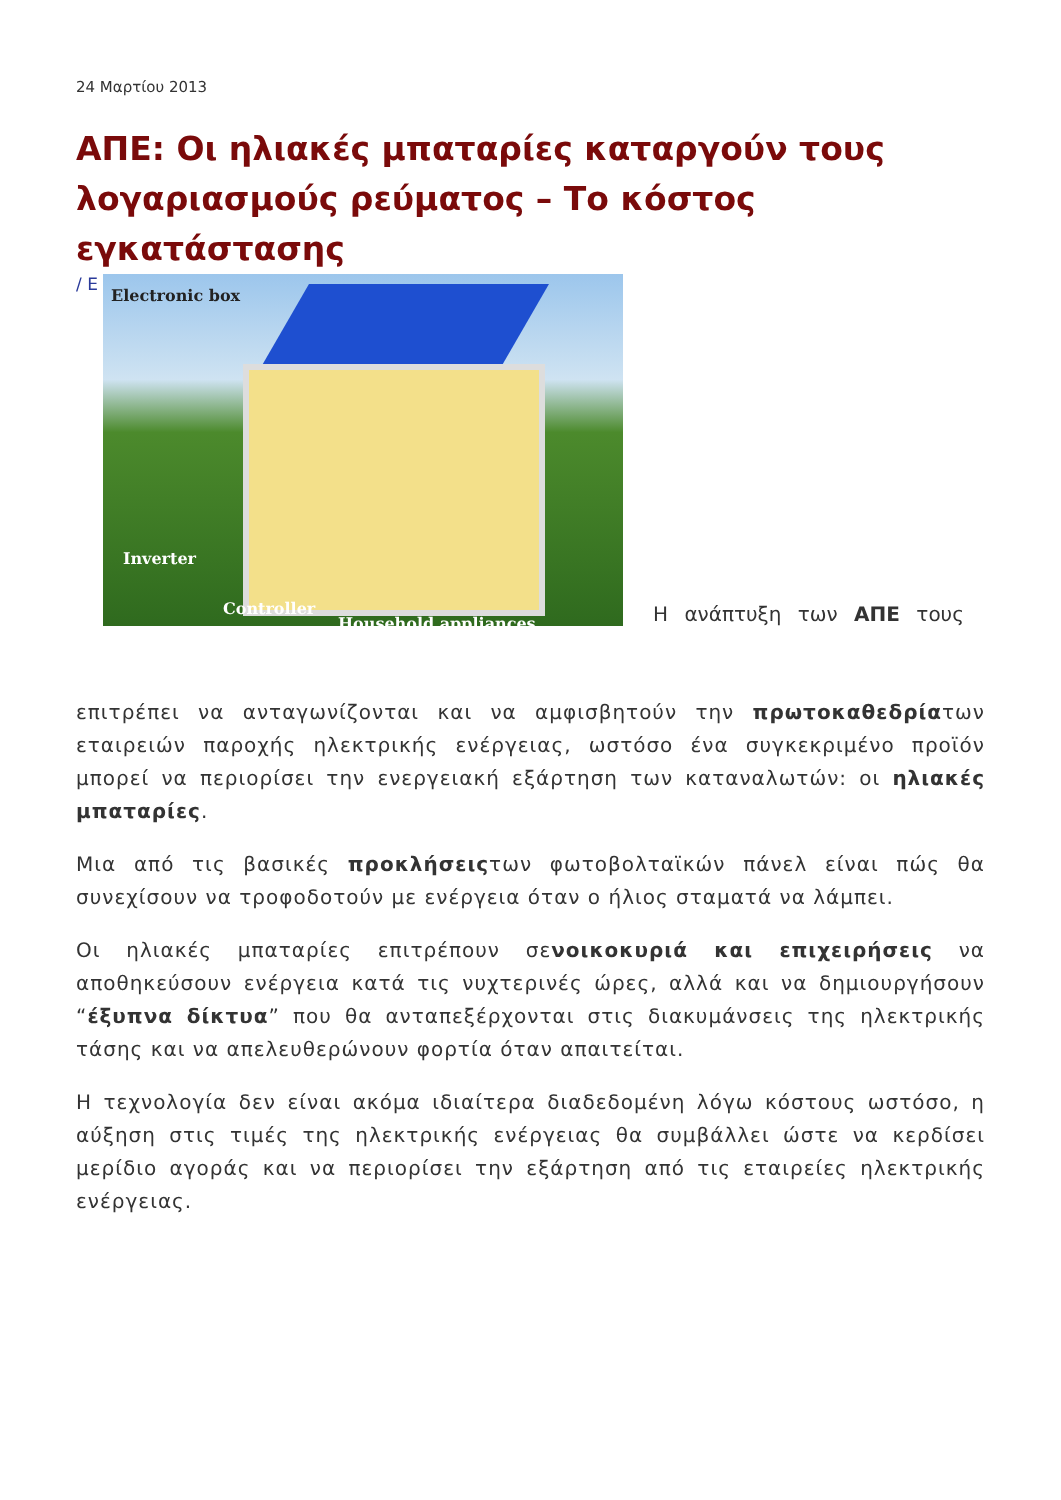24 Μαρτίου 2013
ΑΠΕ: Οι ηλιακές μπαταρίες καταργούν τους λογαριασμούς ρεύματος – Το κόστος εγκατάστασης
/ Ε
Electronic box
Inverter
Controller
Household appliances
Η ανάπτυξη των ΑΠΕ τους
επιτρέπει να ανταγωνίζονται και να αμφισβητούν την πρωτοκαθεδρίατων εταιρειών παροχής ηλεκτρικής ενέργειας, ωστόσο ένα συγκεκριμένο προϊόν μπορεί να περιορίσει την ενεργειακή εξάρτηση των καταναλωτών: οι ηλιακές μπαταρίες.
Μια από τις βασικές προκλήσειςτων φωτοβολταϊκών πάνελ είναι πώς θα συνεχίσουν να τροφοδοτούν με ενέργεια όταν ο ήλιος σταματά να λάμπει.
Οι ηλιακές μπαταρίες επιτρέπουν σενοικοκυριά και επιχειρήσεις να αποθηκεύσουν ενέργεια κατά τις νυχτερινές ώρες, αλλά και να δημιουργήσουν “έξυπνα δίκτυα” που θα ανταπεξέρχονται στις διακυμάνσεις της ηλεκτρικής τάσης και να απελευθερώνουν φορτία όταν απαιτείται.
Η τεχνολογία δεν είναι ακόμα ιδιαίτερα διαδεδομένη λόγω κόστους ωστόσο, η αύξηση στις τιμές της ηλεκτρικής ενέργειας θα συμβάλλει ώστε να κερδίσει μερίδιο αγοράς και να περιορίσει την εξάρτηση από τις εταιρείες ηλεκτρικής ενέργειας.